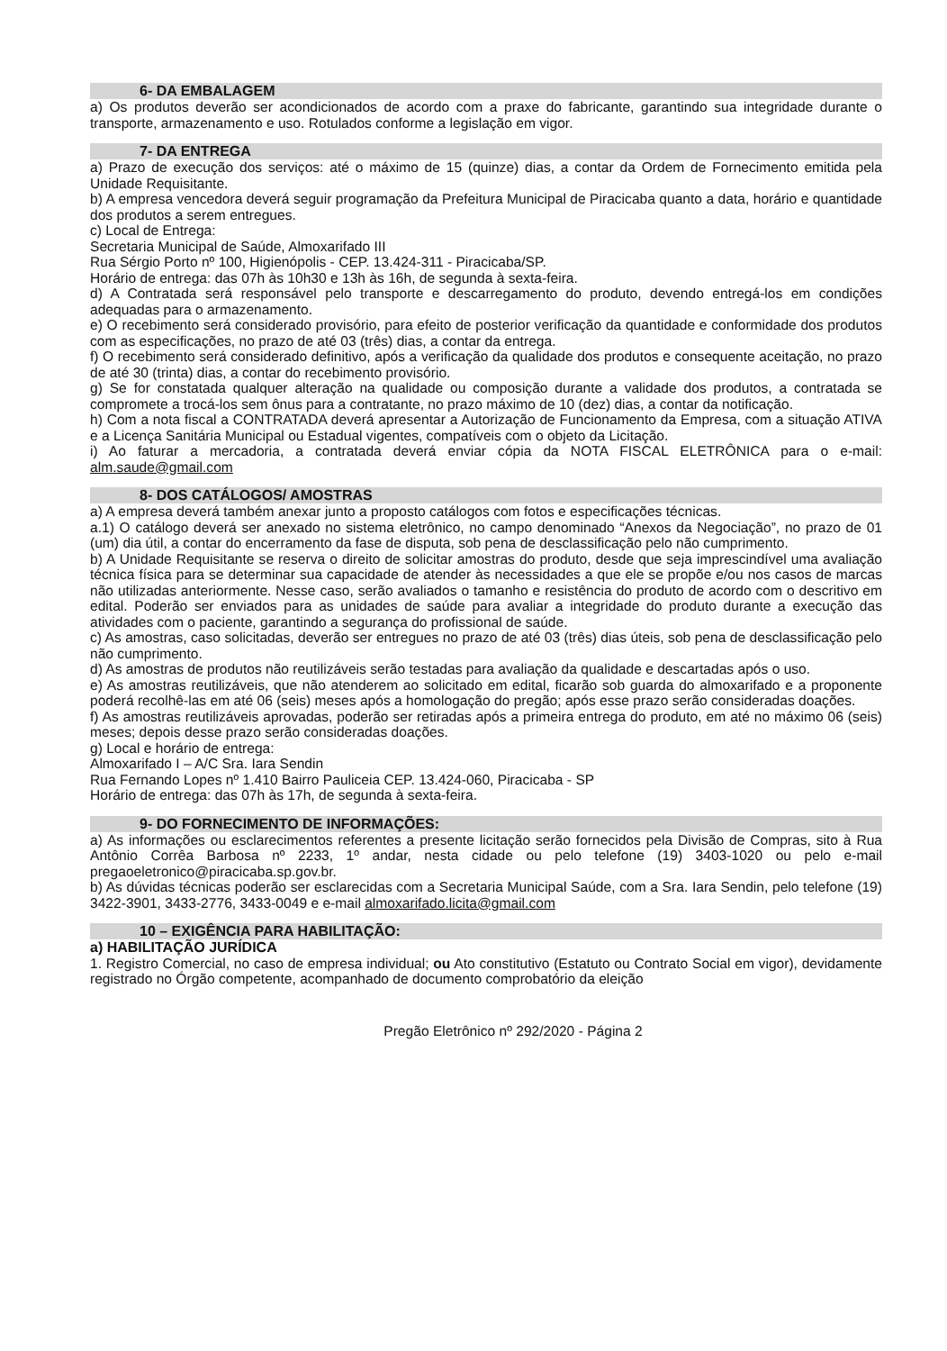6- DA EMBALAGEM
a) Os produtos deverão ser acondicionados de acordo com a praxe do fabricante, garantindo sua integridade durante o transporte, armazenamento e uso. Rotulados conforme a legislação em vigor.
7- DA ENTREGA
a) Prazo de execução dos serviços: até o máximo de 15 (quinze) dias, a contar da Ordem de Fornecimento emitida pela Unidade Requisitante.
b) A empresa vencedora deverá seguir programação da Prefeitura Municipal de Piracicaba quanto a data, horário e quantidade dos produtos a serem entregues.
c) Local de Entrega:
Secretaria Municipal de Saúde, Almoxarifado III
Rua Sérgio Porto nº 100, Higienópolis - CEP. 13.424-311 - Piracicaba/SP.
Horário de entrega: das 07h às 10h30 e 13h às 16h, de segunda à sexta-feira.
d) A Contratada será responsável pelo transporte e descarregamento do produto, devendo entregá-los em condições adequadas para o armazenamento.
e) O recebimento será considerado provisório, para efeito de posterior verificação da quantidade e conformidade dos produtos com as especificações, no prazo de até 03 (três) dias, a contar da entrega.
f) O recebimento será considerado definitivo, após a verificação da qualidade dos produtos e consequente aceitação, no prazo de até 30 (trinta) dias, a contar do recebimento provisório.
g) Se for constatada qualquer alteração na qualidade ou composição durante a validade dos produtos, a contratada se compromete a trocá-los sem ônus para a contratante, no prazo máximo de 10 (dez) dias, a contar da notificação.
h) Com a nota fiscal a CONTRATADA deverá apresentar a Autorização de Funcionamento da Empresa, com a situação ATIVA e a Licença Sanitária Municipal ou Estadual vigentes, compatíveis com o objeto da Licitação.
i) Ao faturar a mercadoria, a contratada deverá enviar cópia da NOTA FISCAL ELETRÔNICA para o e-mail: alm.saude@gmail.com
8- DOS CATÁLOGOS/ AMOSTRAS
a) A empresa deverá também anexar junto a proposto catálogos com fotos e especificações técnicas.
a.1) O catálogo deverá ser anexado no sistema eletrônico, no campo denominado “Anexos da Negociação”, no prazo de 01 (um) dia útil, a contar do encerramento da fase de disputa, sob pena de desclassificação pelo não cumprimento.
b) A Unidade Requisitante se reserva o direito de solicitar amostras do produto, desde que seja imprescindível uma avaliação técnica física para se determinar sua capacidade de atender às necessidades a que ele se propõe e/ou nos casos de marcas não utilizadas anteriormente. Nesse caso, serão avaliados o tamanho e resistência do produto de acordo com o descritivo em edital. Poderão ser enviados para as unidades de saúde para avaliar a integridade do produto durante a execução das atividades com o paciente, garantindo a segurança do profissional de saúde.
c) As amostras, caso solicitadas, deverão ser entregues no prazo de até 03 (três) dias úteis, sob pena de desclassificação pelo não cumprimento.
d) As amostras de produtos não reutilizáveis serão testadas para avaliação da qualidade e descartadas após o uso.
e) As amostras reutilizáveis, que não atenderem ao solicitado em edital, ficarão sob guarda do almoxarifado e a proponente poderá recolhê-las em até 06 (seis) meses após a homologação do pregão; após esse prazo serão consideradas doações.
f) As amostras reutilizáveis aprovadas, poderão ser retiradas após a primeira entrega do produto, em até no máximo 06 (seis) meses; depois desse prazo serão consideradas doações.
g) Local e horário de entrega:
Almoxarifado I – A/C Sra. Iara Sendin
Rua Fernando Lopes nº 1.410 Bairro Pauliceia CEP. 13.424-060, Piracicaba - SP
Horário de entrega: das 07h às 17h, de segunda à sexta-feira.
9- DO FORNECIMENTO DE INFORMAÇÕES:
a) As informações ou esclarecimentos referentes a presente licitação serão fornecidos pela Divisão de Compras, sito à Rua Antônio Corrêa Barbosa nº 2233, 1º andar, nesta cidade ou pelo telefone (19) 3403-1020 ou pelo e-mail pregaoeletronico@piracicaba.sp.gov.br.
b) As dúvidas técnicas poderão ser esclarecidas com a Secretaria Municipal Saúde, com a Sra. Iara Sendin, pelo telefone (19) 3422-3901, 3433-2776, 3433-0049 e e-mail almoxarifado.licita@gmail.com
10 – EXIGÊNCIA PARA HABILITAÇÃO:
a) HABILITAÇÃO JURÍDICA
1. Registro Comercial, no caso de empresa individual; ou Ato constitutivo (Estatuto ou Contrato Social em vigor), devidamente registrado no Órgão competente, acompanhado de documento comprobatório da eleição
Pregão Eletrônico nº 292/2020 - Página 2